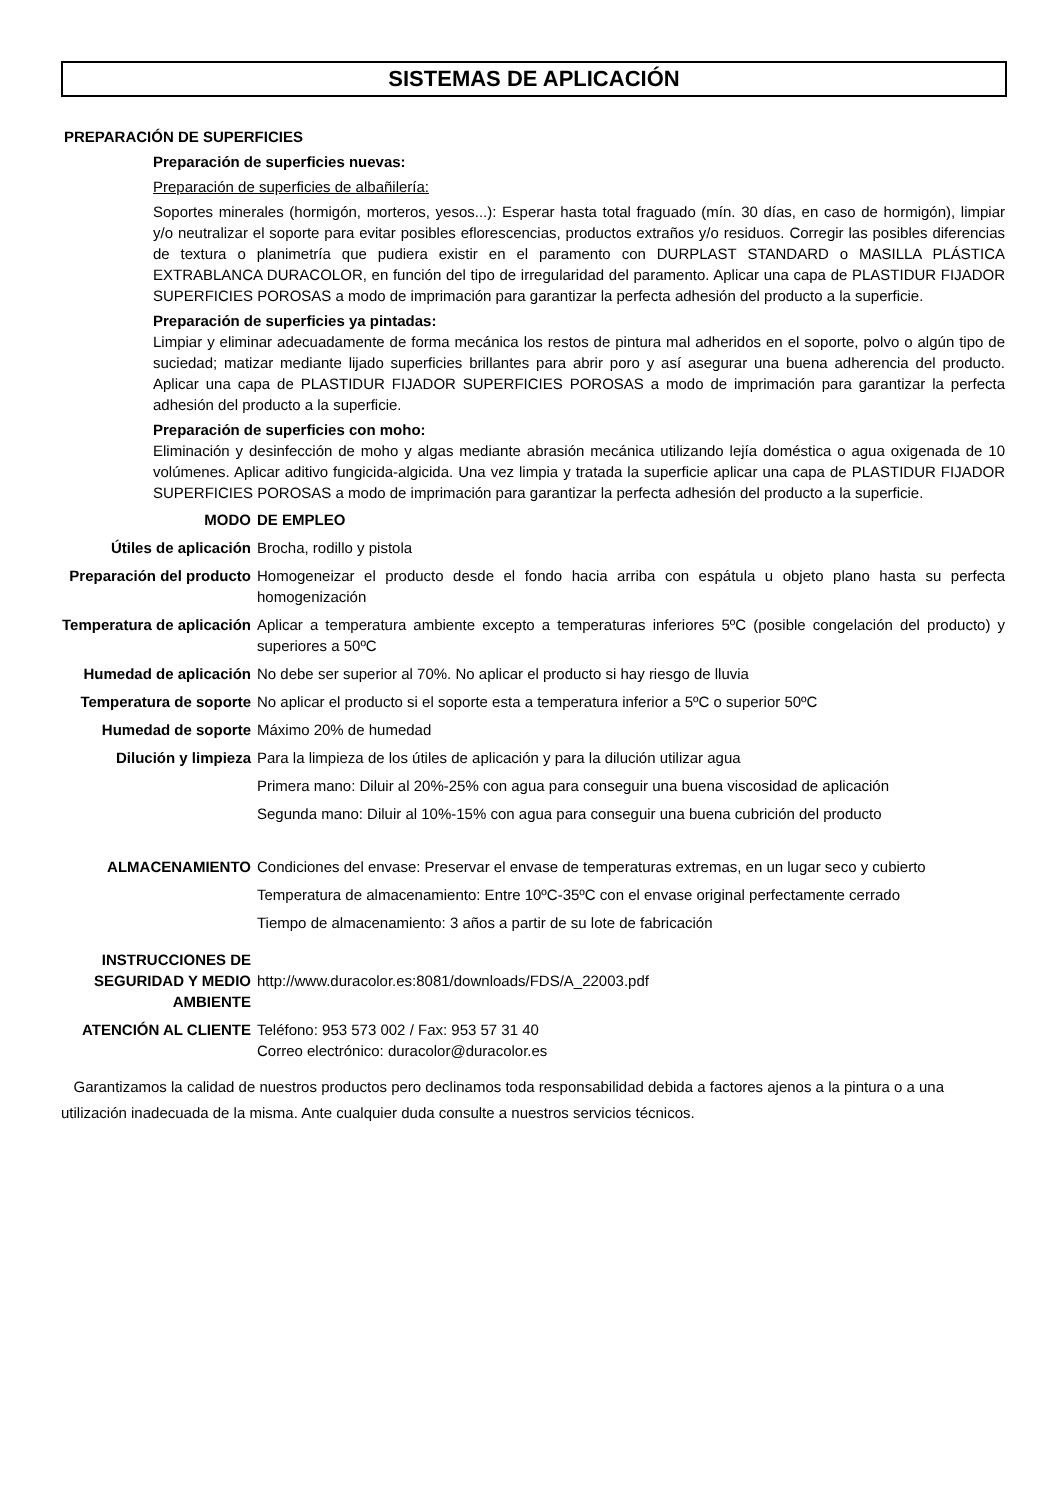SISTEMAS DE APLICACIÓN
PREPARACIÓN DE SUPERFICIES
Preparación de superficies nuevas:
Preparación de superficies de albañilería:
Soportes minerales (hormigón, morteros, yesos...): Esperar hasta total fraguado (mín. 30 días, en caso de hormigón), limpiar y/o neutralizar el soporte para evitar posibles eflorescencias, productos extraños y/o residuos. Corregir las posibles diferencias de textura o planimetría que pudiera existir en el paramento con DURPLAST STANDARD o MASILLA PLÁSTICA EXTRABLANCA DURACOLOR, en función del tipo de irregularidad del paramento. Aplicar una capa de PLASTIDUR FIJADOR SUPERFICIES POROSAS a modo de imprimación para garantizar la perfecta adhesión del producto a la superficie.
Preparación de superficies ya pintadas:
Limpiar y eliminar adecuadamente de forma mecánica los restos de pintura mal adheridos en el soporte, polvo o algún tipo de suciedad; matizar mediante lijado superficies brillantes para abrir poro y así asegurar una buena adherencia del producto. Aplicar una capa de PLASTIDUR FIJADOR SUPERFICIES POROSAS a modo de imprimación para garantizar la perfecta adhesión del producto a la superficie.
Preparación de superficies con moho:
Eliminación y desinfección de moho y algas mediante abrasión mecánica utilizando lejía doméstica o agua oxigenada de 10 volúmenes. Aplicar aditivo fungicida-algicida. Una vez limpia y tratada la superficie aplicar una capa de PLASTIDUR FIJADOR SUPERFICIES POROSAS a modo de imprimación para garantizar la perfecta adhesión del producto a la superficie.
| MODO | DE EMPLEO |
| Útiles de aplicación | Brocha, rodillo y pistola |
| Preparación del producto | Homogeneizar el producto desde el fondo hacia arriba con espátula u objeto plano hasta su perfecta homogenización |
| Temperatura de aplicación | Aplicar a temperatura ambiente excepto a temperaturas inferiores 5ºC (posible congelación del producto) y superiores a 50ºC |
| Humedad de aplicación | No debe ser superior al 70%. No aplicar el producto si hay riesgo de lluvia |
| Temperatura de soporte | No aplicar el producto si el soporte esta a temperatura inferior a 5ºC o superior 50ºC |
| Humedad de soporte | Máximo 20% de humedad |
| Dilución y limpieza | Para la limpieza de los útiles de aplicación y para la dilución utilizar agua |
| | Primera mano: Diluir al 20%-25% con agua para conseguir una buena viscosidad de aplicación |
| | Segunda mano: Diluir al 10%-15% con agua para conseguir una buena cubrición del producto |
| ALMACENAMIENTO | Condiciones del envase: Preservar el envase de temperaturas extremas, en un lugar seco y cubierto |
| | Temperatura de almacenamiento: Entre 10ºC-35ºC con el envase original perfectamente cerrado |
| | Tiempo de almacenamiento: 3 años a partir de su lote de fabricación |
| INSTRUCCIONES DE SEGURIDAD Y MEDIO AMBIENTE | http://www.duracolor.es:8081/downloads/FDS/A_22003.pdf |
| ATENCIÓN AL CLIENTE | Teléfono: 953 573 002 / Fax: 953 57 31 40 Correo electrónico: duracolor@duracolor.es |
Garantizamos la calidad de nuestros productos pero declinamos toda responsabilidad debida a factores ajenos a la pintura o a una utilización inadecuada de la misma. Ante cualquier duda consulte a nuestros servicios técnicos.